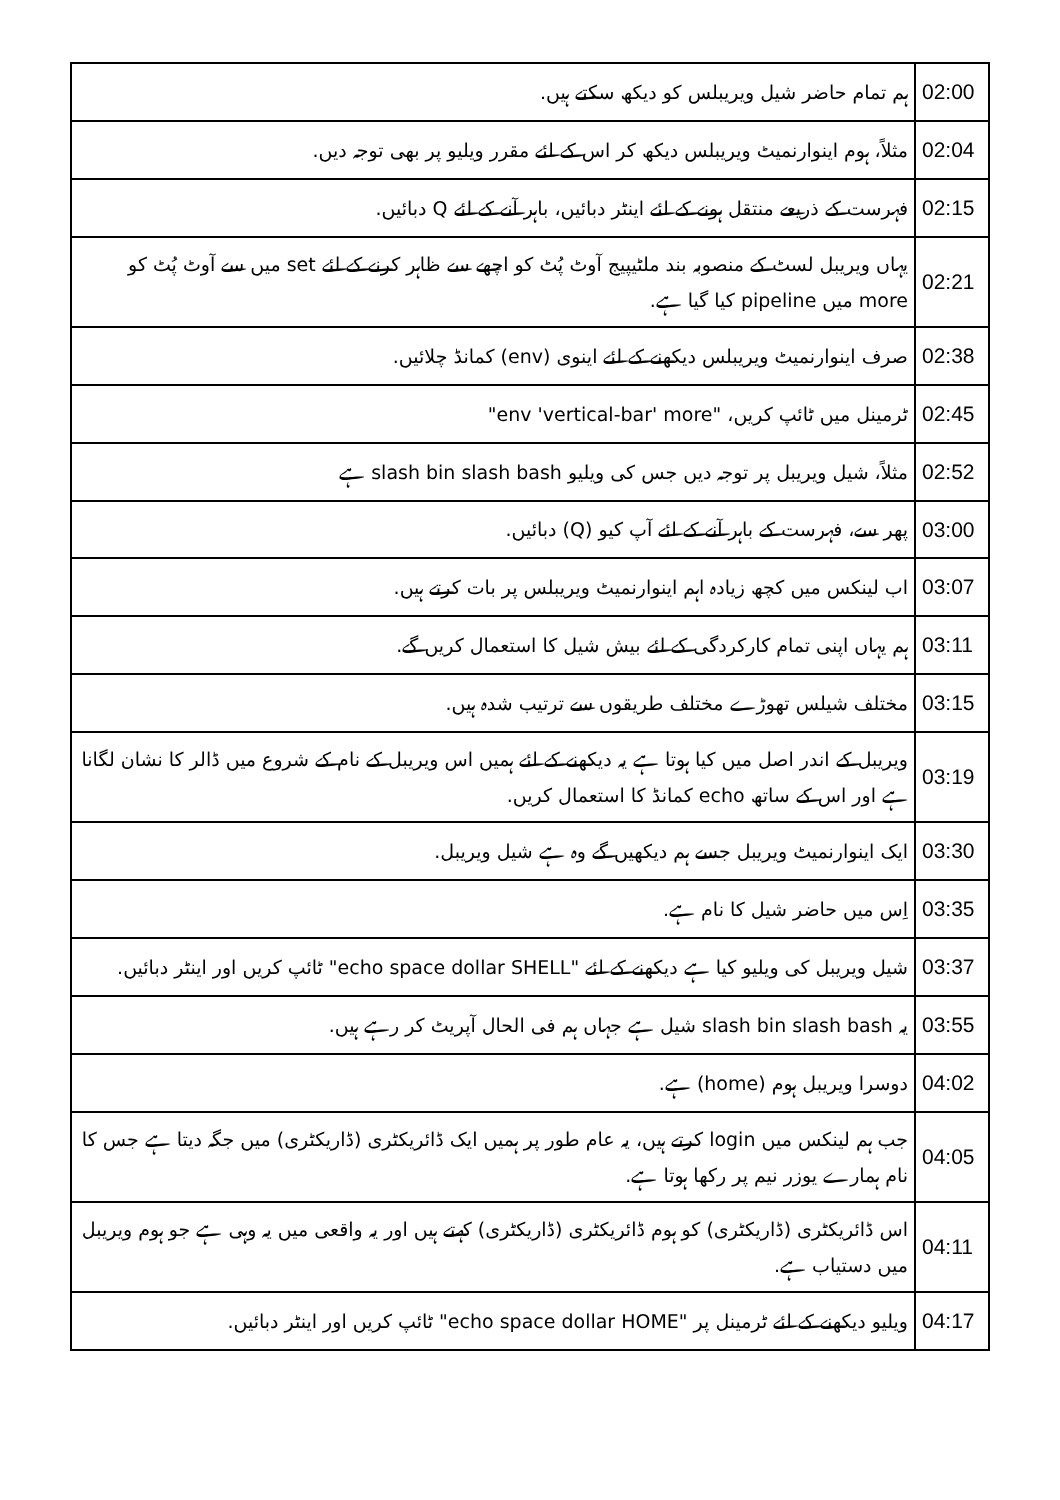| 02:00 | ہم تمام حاضر شیل ویریبلس کو دیکھ سکتے ہیں. |
| 02:04 | مثلاً، ہوم اینوارنمیٹ ویریبلس دیکھ کر اس کے لئے مقرر ویلیو پر بھی توجہ دیں. |
| 02:15 | فہرست کے ذریعے منتقل ہونے کے لئے اینٹر دبائیں، باہر آنے کے لئے Q دبائیں. |
| 02:21 | یہاں ویریبل لسٹ کے منصوبہ بند ملٹیپیج آوٹ پُٹ کو اچھے سے ظاہر کرنے کے لئے set میں سے آوٹ پُٹ کو more میں pipeline کیا گیا ہے. |
| 02:38 | صرف اینوارنمیٹ ویریبلس دیکھنے کے لئے اینوی (env) کمانڈ چلائیں. |
| 02:45 | ٹرمینل میں ٹائپ کریں، "env 'vertical-bar' more" |
| 02:52 | مثلاً، شیل ویریبل پر توجہ دیں جس کی ویلیو slash bin slash bash ہے |
| 03:00 | پھر سے، فہرست کے باہر آنے کے لئے آپ کیو (Q) دبائیں. |
| 03:07 | اب لینکس میں کچھ زیادہ اہم اینوارنمیٹ ویریبلس پر بات کرتے ہیں. |
| 03:11 | ہم یہاں اپنی تمام کارکردگی کے لئے بیش شیل کا استعمال کریں گے. |
| 03:15 | مختلف شیلس تھوڑے مختلف طریقوں سے ترتیب شدہ ہیں. |
| 03:19 | ویریبل کے اندر اصل میں کیا ہوتا ہے یہ دیکھنے کے لئے ہمیں اس ویریبل کے نام کے شروع میں ڈالر کا نشان لگانا ہے اور اس کے ساتھ echo کمانڈ کا استعمال کریں. |
| 03:30 | ایک اینوارنمیٹ ویریبل جسے ہم دیکھیں گے وہ ہے شیل ویریبل. |
| 03:35 | اِس میں حاضر شیل کا نام ہے. |
| 03:37 | شیل ویریبل کی ویلیو کیا ہے دیکھنے کے لئے "echo space dollar SHELL" ٹائپ کریں اور اینٹر دبائیں. |
| 03:55 | یہ slash bin slash bash شیل ہے جہاں ہم فی الحال آپریٹ کر رہے ہیں. |
| 04:02 | دوسرا ویریبل ہوم (home) ہے. |
| 04:05 | جب ہم لینکس میں login کرتے ہیں، یہ عام طور پر ہمیں ایک ڈائریکٹری (ڈاریکٹری) میں جگہ دیتا ہے جس کا نام ہمارے یوزر نیم پر رکھا ہوتا ہے. |
| 04:11 | اس ڈائریکٹری (ڈاریکٹری) کو ہوم ڈائریکٹری (ڈاریکٹری) کہتے ہیں اور یہ واقعی میں یہ وہی ہے جو ہوم ویریبل میں دستیاب ہے. |
| 04:17 | ویلیو دیکھنے کے لئے ٹرمینل پر "echo space dollar HOME" ٹائپ کریں اور اینٹر دبائیں. |